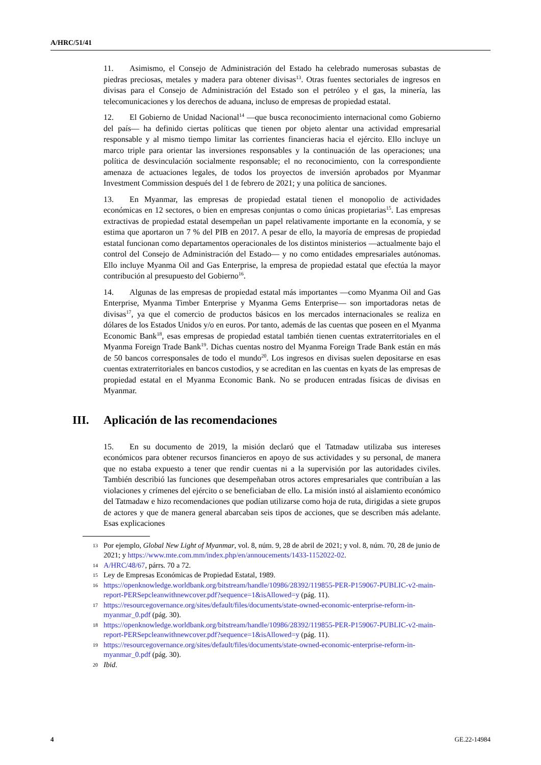A/HRC/51/41
11. Asimismo, el Consejo de Administración del Estado ha celebrado numerosas subastas de piedras preciosas, metales y madera para obtener divisas<sup>13</sup>. Otras fuentes sectoriales de ingresos en divisas para el Consejo de Administración del Estado son el petróleo y el gas, la minería, las telecomunicaciones y los derechos de aduana, incluso de empresas de propiedad estatal.
12. El Gobierno de Unidad Nacional<sup>14</sup> —que busca reconocimiento internacional como Gobierno del país— ha definido ciertas políticas que tienen por objeto alentar una actividad empresarial responsable y al mismo tiempo limitar las corrientes financieras hacia el ejército. Ello incluye un marco triple para orientar las inversiones responsables y la continuación de las operaciones; una política de desvinculación socialmente responsable; el no reconocimiento, con la correspondiente amenaza de actuaciones legales, de todos los proyectos de inversión aprobados por Myanmar Investment Commission después del 1 de febrero de 2021; y una política de sanciones.
13. En Myanmar, las empresas de propiedad estatal tienen el monopolio de actividades económicas en 12 sectores, o bien en empresas conjuntas o como únicas propietarias<sup>15</sup>. Las empresas extractivas de propiedad estatal desempeñan un papel relativamente importante en la economía, y se estima que aportaron un 7 % del PIB en 2017. A pesar de ello, la mayoría de empresas de propiedad estatal funcionan como departamentos operacionales de los distintos ministerios —actualmente bajo el control del Consejo de Administración del Estado— y no como entidades empresariales autónomas. Ello incluye Myanma Oil and Gas Enterprise, la empresa de propiedad estatal que efectúa la mayor contribución al presupuesto del Gobierno<sup>16</sup>.
14. Algunas de las empresas de propiedad estatal más importantes —como Myanma Oil and Gas Enterprise, Myanma Timber Enterprise y Myanma Gems Enterprise— son importadoras netas de divisas<sup>17</sup>, ya que el comercio de productos básicos en los mercados internacionales se realiza en dólares de los Estados Unidos y/o en euros. Por tanto, además de las cuentas que poseen en el Myanma Economic Bank<sup>18</sup>, esas empresas de propiedad estatal también tienen cuentas extraterritoriales en el Myanma Foreign Trade Bank<sup>19</sup>. Dichas cuentas nostro del Myanma Foreign Trade Bank están en más de 50 bancos corresponsales de todo el mundo<sup>20</sup>. Los ingresos en divisas suelen depositarse en esas cuentas extraterritoriales en bancos custodios, y se acreditan en las cuentas en kyats de las empresas de propiedad estatal en el Myanma Economic Bank. No se producen entradas físicas de divisas en Myanmar.
III. Aplicación de las recomendaciones
15. En su documento de 2019, la misión declaró que el Tatmadaw utilizaba sus intereses económicos para obtener recursos financieros en apoyo de sus actividades y su personal, de manera que no estaba expuesto a tener que rendir cuentas ni a la supervisión por las autoridades civiles. También describió las funciones que desempeñaban otros actores empresariales que contribuían a las violaciones y crímenes del ejército o se beneficiaban de ello. La misión instó al aislamiento económico del Tatmadaw e hizo recomendaciones que podían utilizarse como hoja de ruta, dirigidas a siete grupos de actores y que de manera general abarcaban seis tipos de acciones, que se describen más adelante. Esas explicaciones
13 Por ejemplo, Global New Light of Myanmar, vol. 8, núm. 9, 28 de abril de 2021; y vol. 8, núm. 70, 28 de junio de 2021; y https://www.mte.com.mm/index.php/en/annoucements/1433-1152022-02.
14 A/HRC/48/67, párrs. 70 a 72.
15 Ley de Empresas Económicas de Propiedad Estatal, 1989.
16 https://openknowledge.worldbank.org/bitstream/handle/10986/28392/119855-PER-P159067-PUBLIC-v2-main-report-PERSepcleanwithnewcover.pdf?sequence=1&isAllowed=y (pág. 11).
17 https://resourcegovernance.org/sites/default/files/documents/state-owned-economic-enterprise-reform-in-myanmar_0.pdf (pág. 30).
18 https://openknowledge.worldbank.org/bitstream/handle/10986/28392/119855-PER-P159067-PUBLIC-v2-main-report-PERSepcleanwithnewcover.pdf?sequence=1&isAllowed=y (pág. 11).
19 https://resourcegovernance.org/sites/default/files/documents/state-owned-economic-enterprise-reform-in-myanmar_0.pdf (pág. 30).
20 Ibid.
4 GE.22-14984